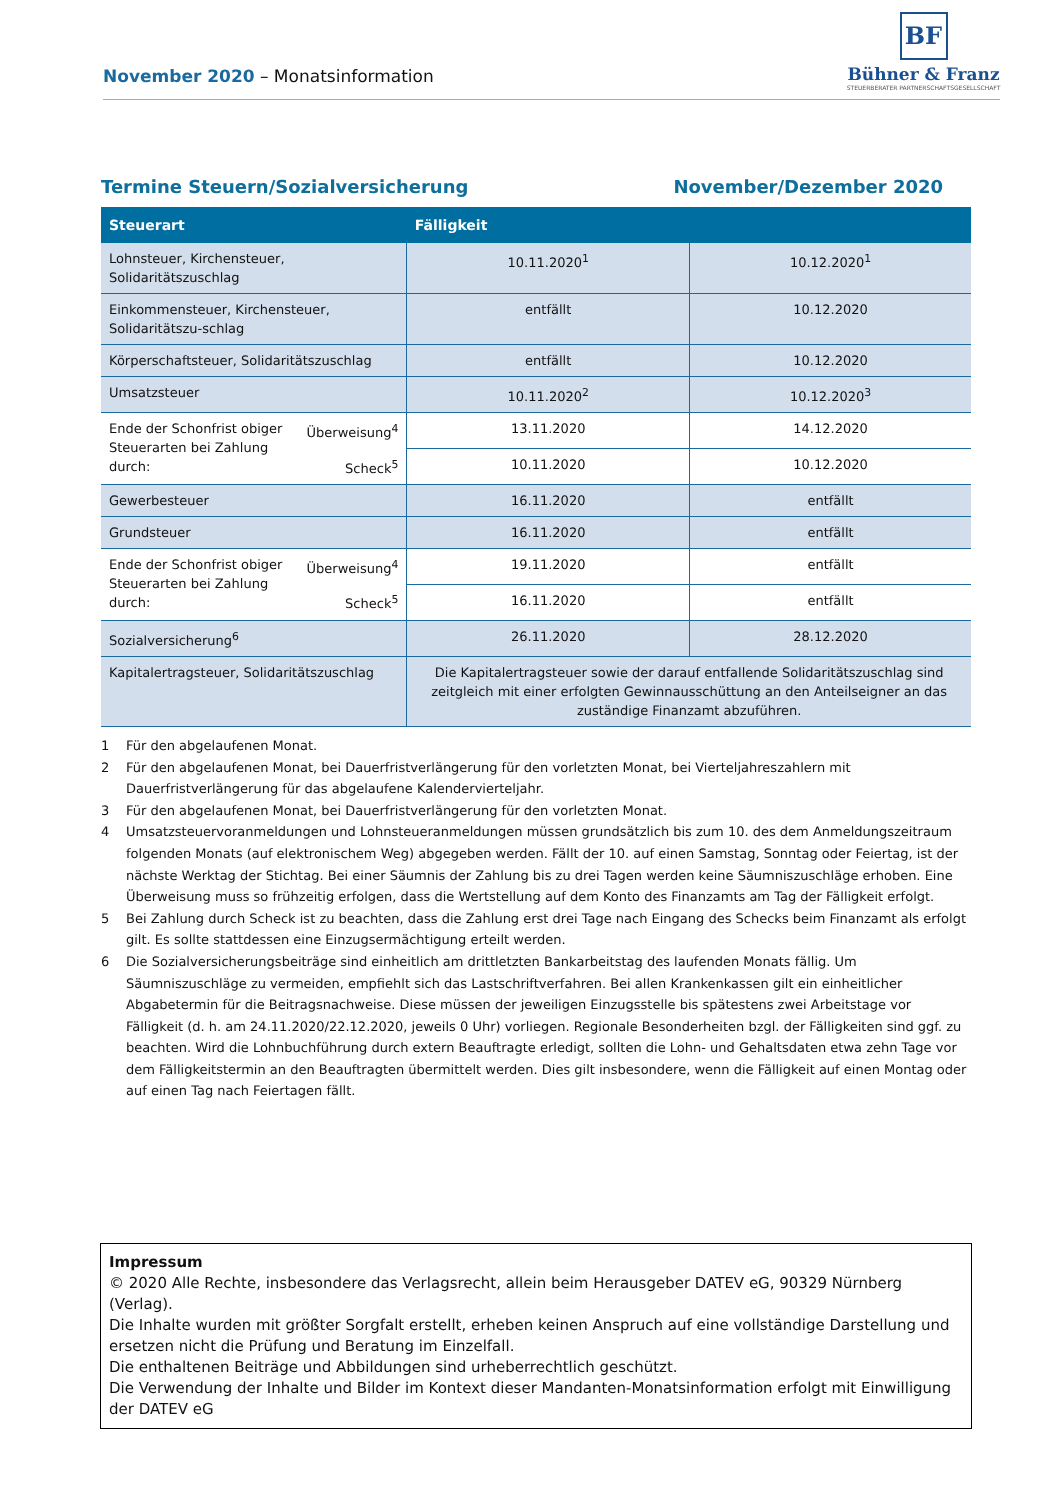November 2020 – Monatsinformation
BF
Bühner & Franz
STEUERBERATER PARTNERSCHAFTSGESELLSCHAFT
Termine Steuern/Sozialversicherung November/Dezember 2020
| Steuerart | | Fälligkeit | |
| --- | --- | --- | --- |
| Lohnsteuer, Kirchensteuer, Solidaritätszuschlag | | 10.11.2020<sup>1</sup> | 10.12.2020<sup>1</sup> |
| Einkommensteuer, Kirchensteuer, Solidaritätszu-schlag | | entfällt | 10.12.2020 |
| Körperschaftsteuer, Solidaritätszuschlag | | entfällt | 10.12.2020 |
| Umsatzsteuer | | 10.11.2020<sup>2</sup> | 10.12.2020<sup>3</sup> |
| Ende der Schonfrist obiger Steuerarten bei Zahlung durch: | Überweisung<sup>4</sup> | 13.11.2020 | 14.12.2020 |
| | Scheck<sup>5</sup> | 10.11.2020 | 10.12.2020 |
| Gewerbesteuer | | 16.11.2020 | entfällt |
| Grundsteuer | | 16.11.2020 | entfällt |
| Ende der Schonfrist obiger Steuerarten bei Zahlung durch: | Überweisung<sup>4</sup> | 19.11.2020 | entfällt |
| | Scheck<sup>5</sup> | 16.11.2020 | entfällt |
| Sozialversicherung<sup>6</sup> | | 26.11.2020 | 28.12.2020 |
| Kapitalertragsteuer, Solidaritätszuschlag | | Die Kapitalertragsteuer sowie der darauf entfallende Solidaritätszuschlag sind zeitgleich mit einer erfolgten Gewinnausschüttung an den Anteilseigner an das zuständige Finanzamt abzuführen. | |
1 Für den abgelaufenen Monat.
2 Für den abgelaufenen Monat, bei Dauerfristverlängerung für den vorletzten Monat, bei Vierteljahreszahlern mit Dauerfristverlängerung für das abgelaufene Kalendervierteljahr.
3 Für den abgelaufenen Monat, bei Dauerfristverlängerung für den vorletzten Monat.
4 Umsatzsteuervoranmeldungen und Lohnsteueranmeldungen müssen grundsätzlich bis zum 10. des dem Anmeldungszeitraum folgenden Monats (auf elektronischem Weg) abgegeben werden. Fällt der 10. auf einen Samstag, Sonntag oder Feiertag, ist der nächste Werktag der Stichtag. Bei einer Säumnis der Zahlung bis zu drei Tagen werden keine Säumniszuschläge erhoben. Eine Überweisung muss so frühzeitig erfolgen, dass die Wertstellung auf dem Konto des Finanzamts am Tag der Fälligkeit erfolgt.
5 Bei Zahlung durch Scheck ist zu beachten, dass die Zahlung erst drei Tage nach Eingang des Schecks beim Finanzamt als erfolgt gilt. Es sollte stattdessen eine Einzugsermächtigung erteilt werden.
6 Die Sozialversicherungsbeiträge sind einheitlich am drittletzten Bankarbeitstag des laufenden Monats fällig. Um Säumniszuschläge zu vermeiden, empfiehlt sich das Lastschriftverfahren. Bei allen Krankenkassen gilt ein einheitlicher Abgabetermin für die Beitragsnachweise. Diese müssen der jeweiligen Einzugsstelle bis spätestens zwei Arbeitstage vor Fälligkeit (d. h. am 24.11.2020/22.12.2020, jeweils 0 Uhr) vorliegen. Regionale Besonderheiten bzgl. der Fälligkeiten sind ggf. zu beachten. Wird die Lohnbuchführung durch extern Beauftragte erledigt, sollten die Lohn- und Gehaltsdaten etwa zehn Tage vor dem Fälligkeitstermin an den Beauftragten übermittelt werden. Dies gilt insbesondere, wenn die Fälligkeit auf einen Montag oder auf einen Tag nach Feiertagen fällt.
Impressum
© 2020 Alle Rechte, insbesondere das Verlagsrecht, allein beim Herausgeber DATEV eG, 90329 Nürnberg (Verlag).
Die Inhalte wurden mit größter Sorgfalt erstellt, erheben keinen Anspruch auf eine vollständige Darstellung und ersetzen nicht die Prüfung und Beratung im Einzelfall.
Die enthaltenen Beiträge und Abbildungen sind urheberrechtlich geschützt.
Die Verwendung der Inhalte und Bilder im Kontext dieser Mandanten-Monatsinformation erfolgt mit Einwilligung der DATEV eG